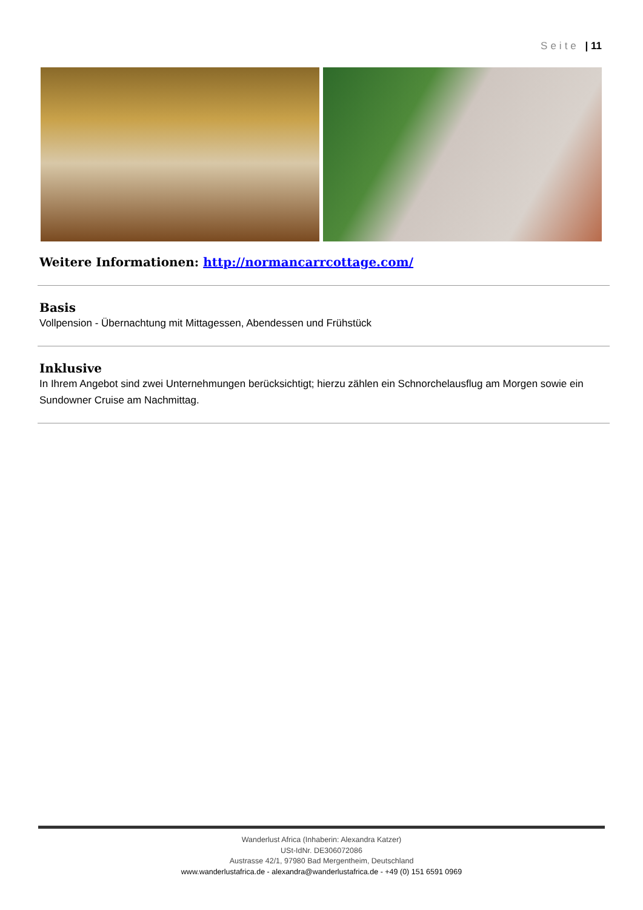Seite | 11
Weitere Informationen: http://normancarrcottage.com/
Basis
Vollpension - Übernachtung mit Mittagessen, Abendessen und Frühstück
Inklusive
In Ihrem Angebot sind zwei Unternehmungen berücksichtigt; hierzu zählen ein Schnorchelausflug am Morgen sowie ein Sundowner Cruise am Nachmittag.
Wanderlust Africa (Inhaberin: Alexandra Katzer)
USt-IdNr. DE306072086
Austrasse 42/1, 97980 Bad Mergentheim, Deutschland
www.wanderlustafrica.de - alexandra@wanderlustafrica.de - +49 (0) 151 6591 0969